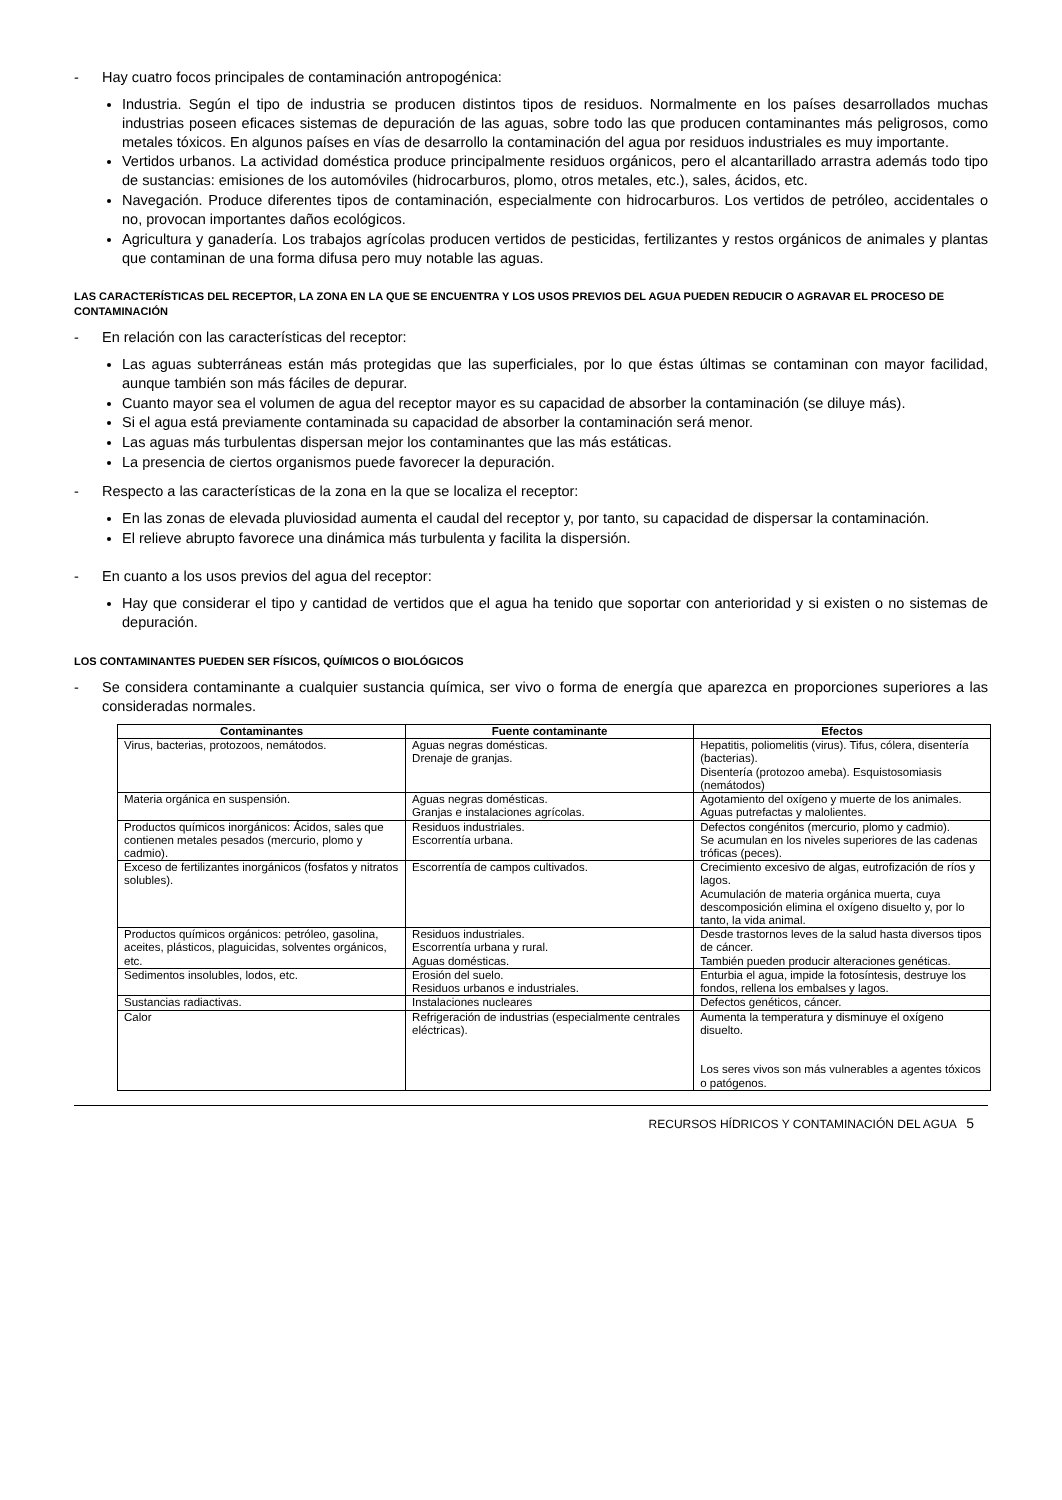- Hay cuatro focos principales de contaminación antropogénica:
Industria. Según el tipo de industria se producen distintos tipos de residuos. Normalmente en los países desarrollados muchas industrias poseen eficaces sistemas de depuración de las aguas, sobre todo las que producen contaminantes más peligrosos, como metales tóxicos. En algunos países en vías de desarrollo la contaminación del agua por residuos industriales es muy importante.
Vertidos urbanos. La actividad doméstica produce principalmente residuos orgánicos, pero el alcantarillado arrastra además todo tipo de sustancias: emisiones de los automóviles (hidrocarburos, plomo, otros metales, etc.), sales, ácidos, etc.
Navegación. Produce diferentes tipos de contaminación, especialmente con hidrocarburos. Los vertidos de petróleo, accidentales o no, provocan importantes daños ecológicos.
Agricultura y ganadería. Los trabajos agrícolas producen vertidos de pesticidas, fertilizantes y restos orgánicos de animales y plantas que contaminan de una forma difusa pero muy notable las aguas.
LAS CARACTERÍSTICAS DEL RECEPTOR, LA ZONA EN LA QUE SE ENCUENTRA Y LOS USOS PREVIOS DEL AGUA PUEDEN REDUCIR O AGRAVAR EL PROCESO DE CONTAMINACIÓN
- En relación con las características del receptor:
Las aguas subterráneas están más protegidas que las superficiales, por lo que éstas últimas se contaminan con mayor facilidad, aunque también son más fáciles de depurar.
Cuanto mayor sea el volumen de agua del receptor mayor es su capacidad de absorber la contaminación (se diluye más).
Si el agua está previamente contaminada su capacidad de absorber la contaminación será menor.
Las aguas más turbulentas dispersan mejor los contaminantes que las más estáticas.
La presencia de ciertos organismos puede favorecer la depuración.
- Respecto a las características de la zona en la que se localiza el receptor:
En las zonas de elevada pluviosidad aumenta el caudal del receptor y, por tanto, su capacidad de dispersar la contaminación.
El relieve abrupto favorece una dinámica más turbulenta y facilita la dispersión.
- En cuanto a los usos previos del agua del receptor:
Hay que considerar el tipo y cantidad de vertidos que el agua ha tenido que soportar con anterioridad y si existen o no sistemas de depuración.
LOS CONTAMINANTES PUEDEN SER FÍSICOS, QUÍMICOS O BIOLÓGICOS
- Se considera contaminante a cualquier sustancia química, ser vivo o forma de energía que aparezca en proporciones superiores a las consideradas normales.
| Contaminantes | Fuente contaminante | Efectos |
| --- | --- | --- |
| Virus, bacterias, protozoos, nemátodos. | Aguas negras domésticas. Drenaje de granjas. | Hepatitis, poliomelitis (virus). Tifus, cólera, disentería (bacterias). Disentería (protozoo ameba). Esquistosomiasis (nemátodos) |
| Materia orgánica en suspensión. | Aguas negras domésticas. Granjas e instalaciones agrícolas. | Agotamiento del oxígeno y muerte de los animales. Aguas putrefactas y malolientes. |
| Productos químicos inorgánicos: Ácidos, sales que contienen metales pesados (mercurio, plomo y cadmio). | Residuos industriales. Escorrentía urbana. | Defectos congénitos (mercurio, plomo y cadmio). Se acumulan en los niveles superiores de las cadenas tróficas (peces). |
| Exceso de fertilizantes inorgánicos (fosfatos y nitratos solubles). | Escorrentía de campos cultivados. | Crecimiento excesivo de algas, eutrofización de ríos y lagos. Acumulación de materia orgánica muerta, cuya descomposición elimina el oxígeno disuelto y, por lo tanto, la vida animal. |
| Productos químicos orgánicos: petróleo, gasolina, aceites, plásticos, plaguicidas, solventes orgánicos, etc. | Residuos industriales. Escorrentía urbana y rural. Aguas domésticas. | Desde trastornos leves de la salud hasta diversos tipos de cáncer. También pueden producir alteraciones genéticas. |
| Sedimentos insolubles, lodos, etc. | Erosión del suelo. Residuos urbanos e industriales. | Enturbia el agua, impide la fotosíntesis, destruye los fondos, rellena los embalses y lagos. |
| Sustancias radiactivas. | Instalaciones nucleares | Defectos genéticos, cáncer. |
| Calor | Refrigeración de industrias (especialmente centrales eléctricas). | Aumenta la temperatura y disminuye el oxígeno disuelto. Los seres vivos son más vulnerables a agentes tóxicos o patógenos. |
RECURSOS HÍDRICOS Y CONTAMINACIÓN DEL AGUA 5